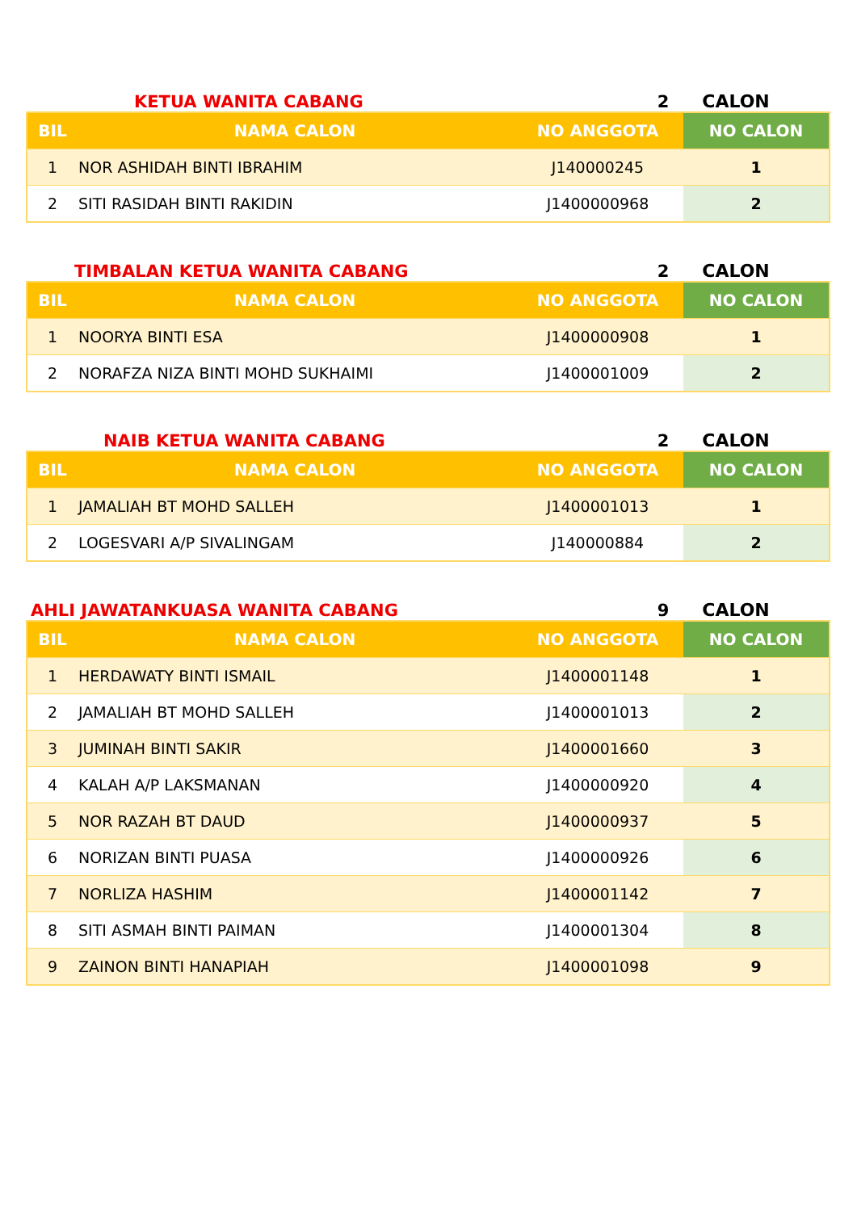KETUA WANITA CABANG 2 CALON
| BIL | NAMA CALON | NO ANGGOTA | NO CALON |
| --- | --- | --- | --- |
| 1 | NOR ASHIDAH BINTI IBRAHIM | J140000245 | 1 |
| 2 | SITI RASIDAH BINTI RAKIDIN | J1400000968 | 2 |
TIMBALAN KETUA WANITA CABANG 2 CALON
| BIL | NAMA CALON | NO ANGGOTA | NO CALON |
| --- | --- | --- | --- |
| 1 | NOORYA BINTI ESA | J1400000908 | 1 |
| 2 | NORAFZA NIZA BINTI MOHD SUKHAIMI | J1400001009 | 2 |
NAIB KETUA WANITA CABANG 2 CALON
| BIL | NAMA CALON | NO ANGGOTA | NO CALON |
| --- | --- | --- | --- |
| 1 | JAMALIAH BT MOHD SALLEH | J1400001013 | 1 |
| 2 | LOGESVARI A/P SIVALINGAM | J140000884 | 2 |
AHLI JAWATANKUASA WANITA CABANG 9 CALON
| BIL | NAMA CALON | NO ANGGOTA | NO CALON |
| --- | --- | --- | --- |
| 1 | HERDAWATY BINTI ISMAIL | J1400001148 | 1 |
| 2 | JAMALIAH BT MOHD SALLEH | J1400001013 | 2 |
| 3 | JUMINAH BINTI SAKIR | J1400001660 | 3 |
| 4 | KALAH A/P LAKSMANAN | J1400000920 | 4 |
| 5 | NOR RAZAH BT DAUD | J1400000937 | 5 |
| 6 | NORIZAN BINTI PUASA | J1400000926 | 6 |
| 7 | NORLIZA HASHIM | J1400001142 | 7 |
| 8 | SITI ASMAH BINTI PAIMAN | J1400001304 | 8 |
| 9 | ZAINON BINTI HANAPIAH | J1400001098 | 9 |